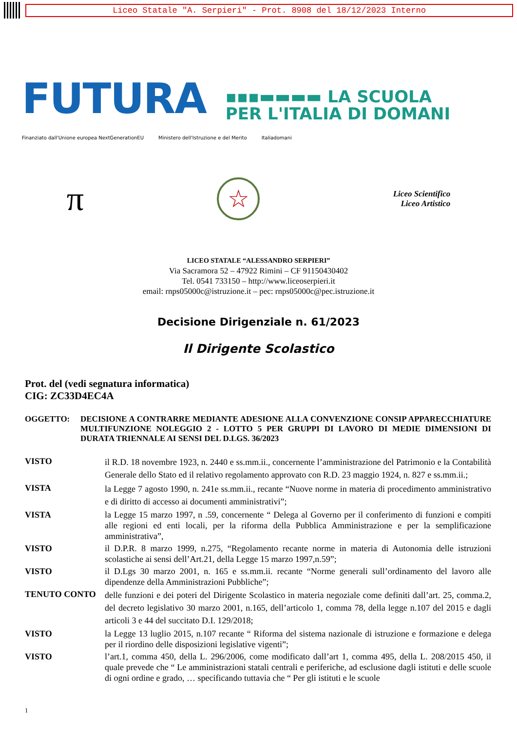Liceo Statale "A. Serpieri" - Prot. 8908 del 18/12/2023 Interno
FUTURA
▪▪▪▬▬▬▬ LA SCUOLA
PER L'ITALIA DI DOMANI
Finanziato dall'Unione europea NextGenerationEU Ministero dell'Istruzione e del Merito Italiadomani
π
☆
Liceo Scientifico
Liceo Artistico
LICEO STATALE “ALESSANDRO SERPIERI”
Via Sacramora 52 – 47922 Rimini – CF 91150430402
Tel. 0541 733150 – http://www.liceoserpieri.it
email: rnps05000c@istruzione.it – pec: rnps05000c@pec.istruzione.it
Decisione Dirigenziale n. 61/2023
Il Dirigente Scolastico
Prot. del (vedi segnatura informatica)
CIG: ZC33D4EC4A
OGGETTO: DECISIONE A CONTRARRE MEDIANTE ADESIONE ALLA CONVENZIONE CONSIP APPARECCHIATURE MULTIFUNZIONE NOLEGGIO 2 - LOTTO 5 PER GRUPPI DI LAVORO DI MEDIE DIMENSIONI DI DURATA TRIENNALE AI SENSI DEL D.LGS. 36/2023
VISTO
il R.D. 18 novembre 1923, n. 2440 e ss.mm.ii., concernente l’amministrazione del Patrimonio e la Contabilità Generale dello Stato ed il relativo regolamento approvato con R.D. 23 maggio 1924, n. 827 e ss.mm.ii.;
VISTA
la Legge 7 agosto 1990, n. 241e ss.mm.ii., recante “Nuove norme in materia di procedimento amministrativo e di diritto di accesso ai documenti amministrativi”;
VISTA la Legge 15 marzo 1997, n .59, concernente “ Delega al Governo per il conferimento di funzioni e compiti alle regioni ed enti locali, per la riforma della Pubblica Amministrazione e per la semplificazione amministrativa”,
VISTO il D.P.R. 8 marzo 1999, n.275, “Regolamento recante norme in materia di Autonomia delle istruzioni scolastiche ai sensi dell’Art.21, della Legge 15 marzo 1997,n.59”;
VISTO il D.Lgs 30 marzo 2001, n. 165 e ss.mm.ii. recante “Norme generali sull’ordinamento del lavoro alle dipendenze della Amministrazioni Pubbliche”;
TENUTO CONTO
delle funzioni e dei poteri del Dirigente Scolastico in materia negoziale come definiti dall’art. 25, comma.2, del decreto legislativo 30 marzo 2001, n.165, dell’articolo 1, comma 78, della legge n.107 del 2015 e dagli articoli 3 e 44 del succitato D.I. 129/2018;
VISTO la Legge 13 luglio 2015, n.107 recante “ Riforma del sistema nazionale di istruzione e formazione e delega per il riordino delle disposizioni legislative vigenti”;
VISTO l’art.1, comma 450, della L. 296/2006, come modificato dall’art 1, comma 495, della L. 208/2015 450, il quale prevede che “ Le amministrazioni statali centrali e periferiche, ad esclusione dagli istituti e delle scuole di ogni ordine e grado, … specificando tuttavia che “ Per gli istituti e le scuole
1